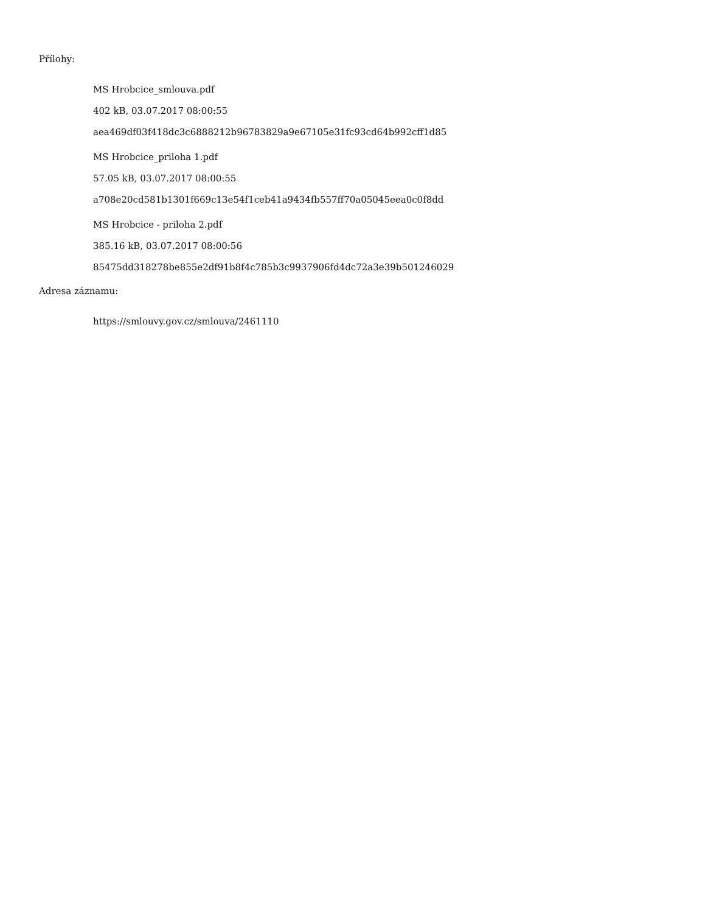Přílohy:
MS Hrobcice_smlouva.pdf
402 kB, 03.07.2017 08:00:55
aea469df03f418dc3c6888212b96783829a9e67105e31fc93cd64b992cff1d85
MS Hrobcice_priloha 1.pdf
57.05 kB, 03.07.2017 08:00:55
a708e20cd581b1301f669c13e54f1ceb41a9434fb557ff70a05045eea0c0f8dd
MS Hrobcice - priloha 2.pdf
385.16 kB, 03.07.2017 08:00:56
85475dd318278be855e2df91b8f4c785b3c9937906fd4dc72a3e39b501246029
Adresa záznamu:
https://smlouvy.gov.cz/smlouva/2461110